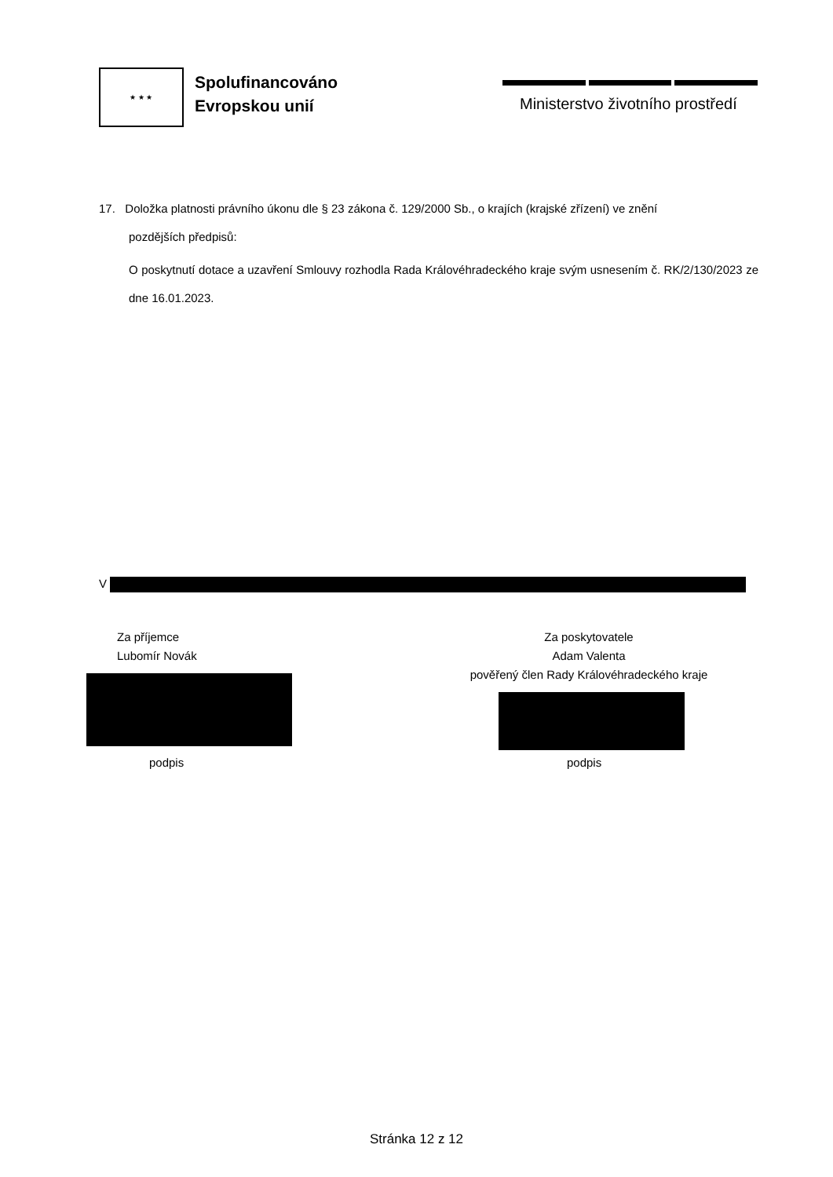★ ★ ★
Spolufinancováno
Evropskou unií
Ministerstvo životního prostředí
17. Doložka platnosti právního úkonu dle § 23 zákona č. 129/2000 Sb., o krajích (krajské zřízení) ve znění
pozdějších předpisů:
O poskytnutí dotace a uzavření Smlouvy rozhodla Rada Královéhradeckého kraje svým usnesením č. RK/2/130/2023 ze dne 16.01.2023.
V
Za příjemce
Lubomír Novák
podpis
Za poskytovatele
Adam Valenta
pověřený člen Rady Královéhradeckého kraje
podpis
Stránka 12 z 12